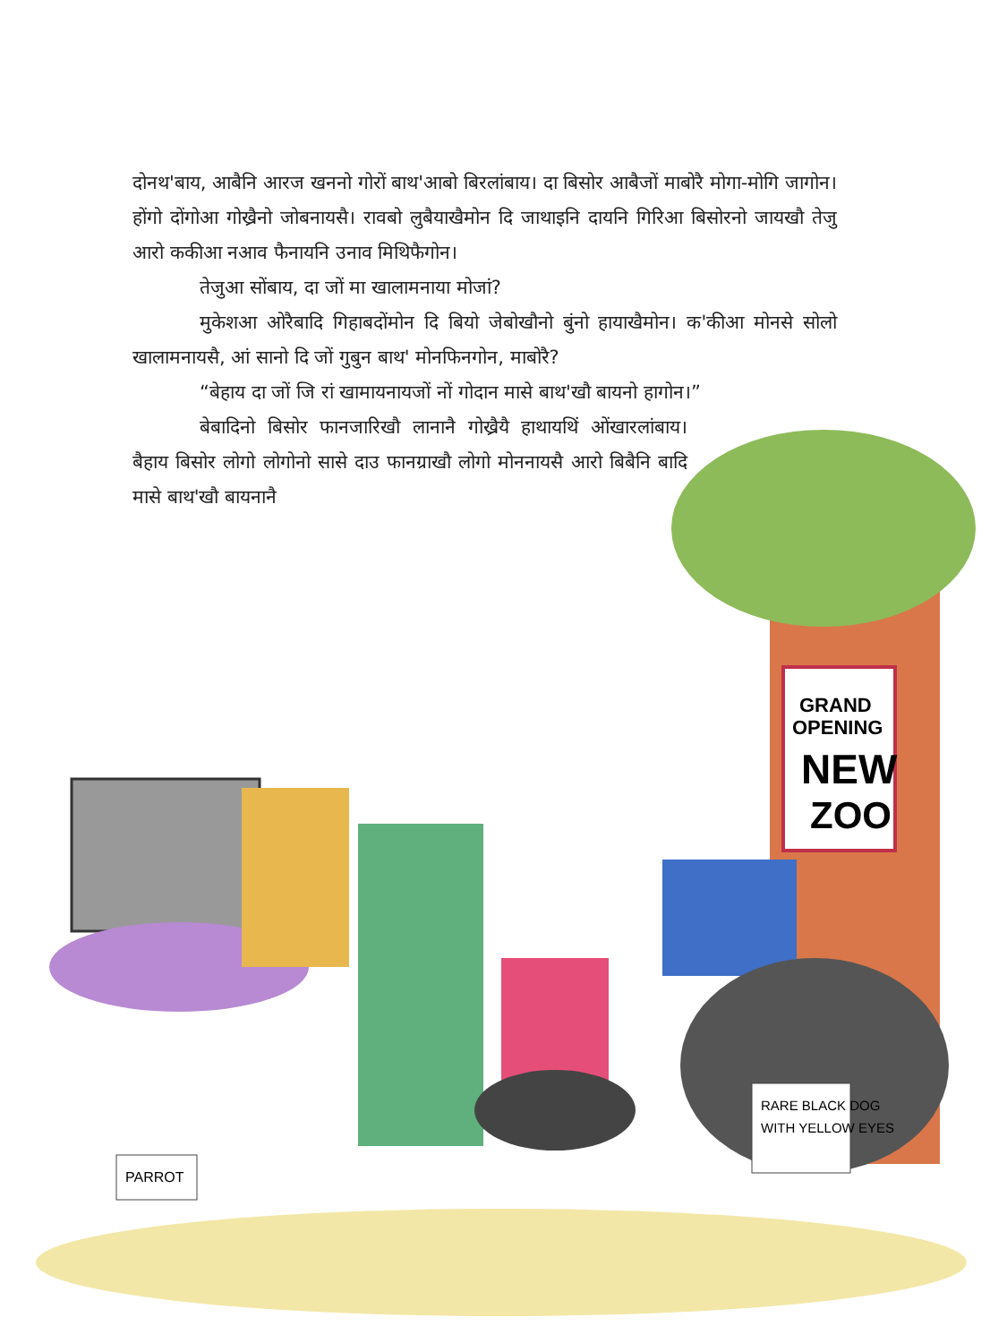दोनथ'बाय, आबैनि आरज खननो गोरों बाथ'आबो बिरलांबाय। दा बिसोर आबैजों माबोरै मोगा-मोगि जागोन। होंगो दोंगोआ गोख्रैनो जोबनायसै। रावबो लुबैयाखैमोन दि जाथाइनि दायनि गिरिआ बिसोरनो जायखौ तेजु आरो ककीआ नआव फैनायनि उनाव मिथिफैगोन।
तेजुआ सोंबाय, दा जों मा खालामनाया मोजां?
मुकेशआ ओरैबादि गिहाबदोंमोन दि बियो जेबोखौनो बुंनो हायाखैमोन। क'कीआ मोनसे सोलो खालामनायसै, आं सानो दि जों गुबुन बाथ' मोनफिनगोन, माबोरै?
“बेहाय दा जों जि रां खामायनायजों नों गोदान मासे बाथ'खौ बायनो हागोन।”
बेबादिनो बिसोर फानजारिखौ लानानै गोख्रैयै हाथायथिं ओंखारलांबाय। बैहाय बिसोर लोगो लोगोनो सासे दाउ फानग्राखौ लोगो मोननायसै आरो बिबैनि बादि मासे बाथ'खौ बायनानै
GRAND
OPENING
NEW
ZOO
RARE BLACK DOG
WITH YELLOW EYES
PARROT